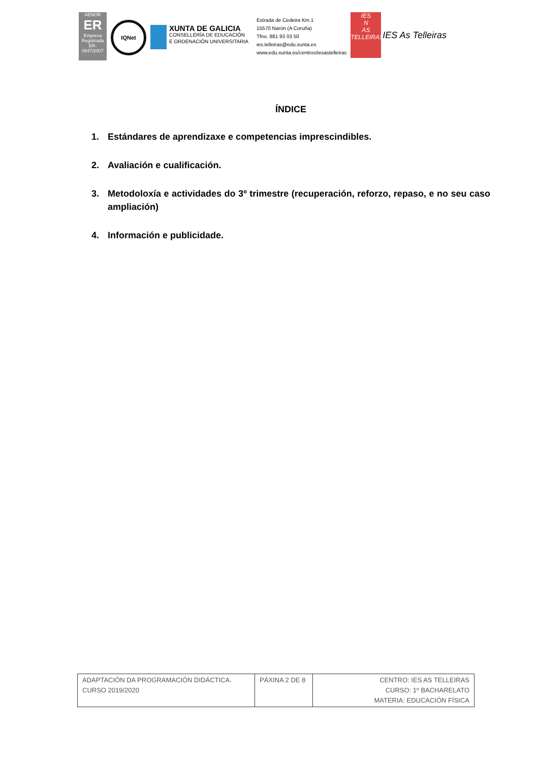AENOR
ER
Empresa Registrada
ER-0847/2007
IQNet
XUNTA DE GALICIA
CONSELLERÍA DE EDUCACIÓN
E ORDENACIÓN UNIVERSITARIA
Estrada de Cedeira Km.1
15570 Narón (A Coruña)
Tfno. 881 93 03 50
ies.telleiras@edu.xunta.es
www.edu.xunta.es/centros/iesastelleiras
IES
N
AS TELLEIRAS
IES As Telleiras
ÍNDICE
1. Estándares de aprendizaxe e competencias imprescindibles.
2. Avaliación e cualificación.
3. Metodoloxía e actividades do 3º trimestre (recuperación, reforzo, repaso, e no seu caso ampliación)
4. Información e publicidade.
| ADAPTACIÓN DA PROGRAMACIÓN DIDÁCTICA. CURSO 2019/2020 | PÁXINA 2 DE 8 | CENTRO: IES AS TELLEIRAS CURSO: 1º BACHARELATO MATERIA: EDUCACIÓN FÍSICA |